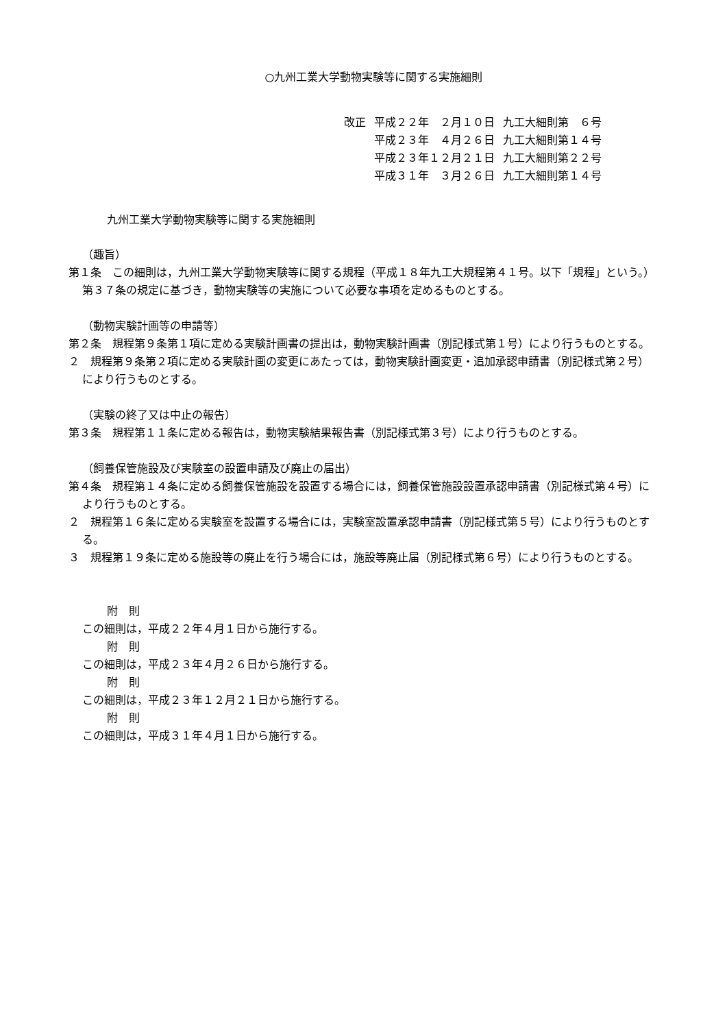○九州工業大学動物実験等に関する実施細則
| 改正 | 平成２２年 ２月１０日 | 九工大細則第 ６号 |
| | 平成２３年 ４月２６日 | 九工大細則第１４号 |
| | 平成２３年１２月２１日 | 九工大細則第２２号 |
| | 平成３１年 ３月２６日 | 九工大細則第１４号 |
九州工業大学動物実験等に関する実施細則
（趣旨）
第１条　この細則は，九州工業大学動物実験等に関する規程（平成１８年九工大規程第４１号。以下「規程」という。）第３７条の規定に基づき，動物実験等の実施について必要な事項を定めるものとする。
（動物実験計画等の申請等）
第２条　規程第９条第１項に定める実験計画書の提出は，動物実験計画書（別記様式第１号）により行うものとする。
２　規程第９条第２項に定める実験計画の変更にあたっては，動物実験計画変更・追加承認申請書（別記様式第２号）により行うものとする。
（実験の終了又は中止の報告）
第３条　規程第１１条に定める報告は，動物実験結果報告書（別記様式第３号）により行うものとする。
（飼養保管施設及び実験室の設置申請及び廃止の届出）
第４条　規程第１４条に定める飼養保管施設を設置する場合には，飼養保管施設設置承認申請書（別記様式第４号）により行うものとする。
２　規程第１６条に定める実験室を設置する場合には，実験室設置承認申請書（別記様式第５号）により行うものとする。
３　規程第１９条に定める施設等の廃止を行う場合には，施設等廃止届（別記様式第６号）により行うものとする。
附　則
この細則は，平成２２年４月１日から施行する。
附　則
この細則は，平成２３年４月２６日から施行する。
附　則
この細則は，平成２３年１２月２１日から施行する。
附　則
この細則は，平成３１年４月１日から施行する。